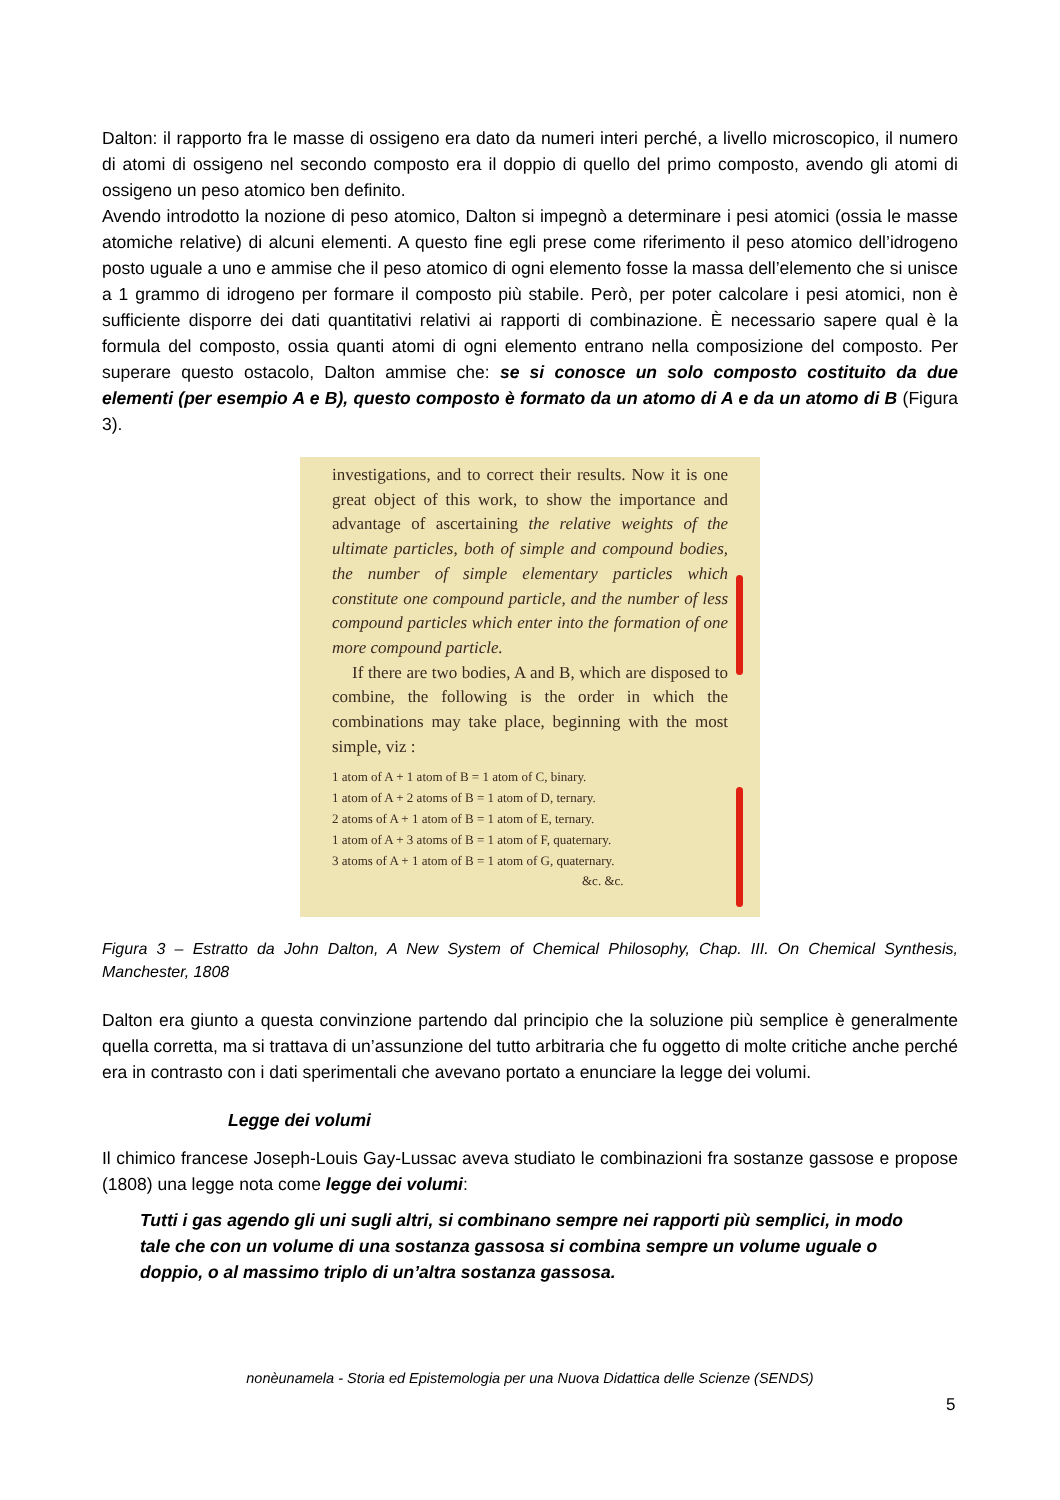Dalton: il rapporto fra le masse di ossigeno era dato da numeri interi perché, a livello microscopico, il numero di atomi di ossigeno nel secondo composto era il doppio di quello del primo composto, avendo gli atomi di ossigeno un peso atomico ben definito.
Avendo introdotto la nozione di peso atomico, Dalton si impegnò a determinare i pesi atomici (ossia le masse atomiche relative) di alcuni elementi. A questo fine egli prese come riferimento il peso atomico dell’idrogeno posto uguale a uno e ammise che il peso atomico di ogni elemento fosse la massa dell’elemento che si unisce a 1 grammo di idrogeno per formare il composto più stabile. Però, per poter calcolare i pesi atomici, non è sufficiente disporre dei dati quantitativi relativi ai rapporti di combinazione. È necessario sapere qual è la formula del composto, ossia quanti atomi di ogni elemento entrano nella composizione del composto. Per superare questo ostacolo, Dalton ammise che: se si conosce un solo composto costituito da due elementi (per esempio A e B), questo composto è formato da un atomo di A e da un atomo di B (Figura 3).
investigations, and to correct their results. Now it is one great object of this work, to show the importance and advantage of ascertaining the relative weights of the ultimate particles, both of simple and compound bodies, the number of simple elementary particles which constitute one compound particle, and the number of less compound particles which enter into the formation of one more compound particle.
If there are two bodies, A and B, which are disposed to combine, the following is the order in which the combinations may take place, beginning with the most simple, viz :
1 atom of A + 1 atom of B = 1 atom of C, binary.
1 atom of A + 2 atoms of B = 1 atom of D, ternary.
2 atoms of A + 1 atom of B = 1 atom of E, ternary.
1 atom of A + 3 atoms of B = 1 atom of F, quaternary.
3 atoms of A + 1 atom of B = 1 atom of G, quaternary.
&c. &c.
Figura 3 – Estratto da John Dalton, A New System of Chemical Philosophy, Chap. III. On Chemical Synthesis, Manchester, 1808
Dalton era giunto a questa convinzione partendo dal principio che la soluzione più semplice è generalmente quella corretta, ma si trattava di un’assunzione del tutto arbitraria che fu oggetto di molte critiche anche perché era in contrasto con i dati sperimentali che avevano portato a enunciare la legge dei volumi.
Legge dei volumi
Il chimico francese Joseph-Louis Gay-Lussac aveva studiato le combinazioni fra sostanze gassose e propose (1808) una legge nota come legge dei volumi:
Tutti i gas agendo gli uni sugli altri, si combinano sempre nei rapporti più semplici, in modo tale che con un volume di una sostanza gassosa si combina sempre un volume uguale o doppio, o al massimo triplo di un’altra sostanza gassosa.
nonèunamela - Storia ed Epistemologia per una Nuova Didattica delle Scienze (SENDS)
5